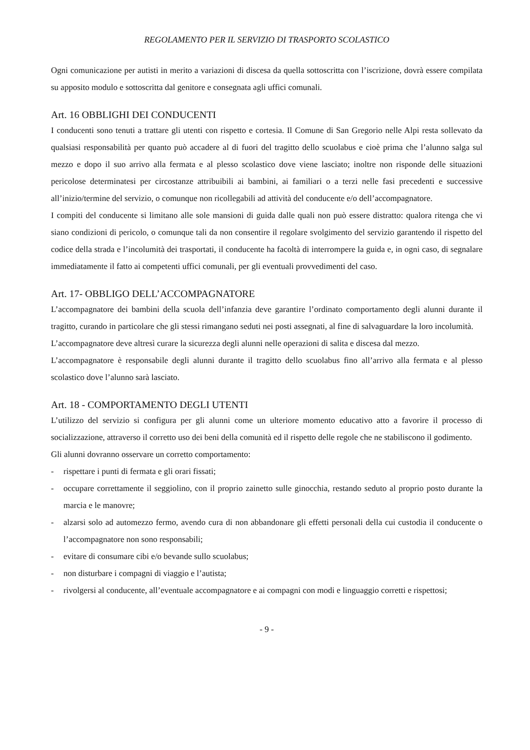REGOLAMENTO PER IL SERVIZIO DI TRASPORTO SCOLASTICO
Ogni comunicazione per autisti in merito a variazioni di discesa da quella sottoscritta con l’iscrizione, dovrà essere compilata su apposito modulo e sottoscritta dal genitore e consegnata agli uffici comunali.
Art. 16 OBBLIGHI DEI CONDUCENTI
I conducenti sono tenuti a trattare gli utenti con rispetto e cortesia. Il Comune di San Gregorio nelle Alpi resta sollevato da qualsiasi responsabilità per quanto può accadere al di fuori del tragitto dello scuolabus e cioè prima che l’alunno salga sul mezzo e dopo il suo arrivo alla fermata e al plesso scolastico dove viene lasciato; inoltre non risponde delle situazioni pericolose determinatesi per circostanze attribuibili ai bambini, ai familiari o a terzi nelle fasi precedenti e successive all’inizio/termine del servizio, o comunque non ricollegabili ad attività del conducente e/o dell’accompagnatore.
I compiti del conducente si limitano alle sole mansioni di guida dalle quali non può essere distratto: qualora ritenga che vi siano condizioni di pericolo, o comunque tali da non consentire il regolare svolgimento del servizio garantendo il rispetto del codice della strada e l’incolumità dei trasportati, il conducente ha facoltà di interrompere la guida e, in ogni caso, di segnalare immediatamente il fatto ai competenti uffici comunali, per gli eventuali provvedimenti del caso.
Art. 17- OBBLIGO DELL’ACCOMPAGNATORE
L’accompagnatore dei bambini della scuola dell’infanzia deve garantire l’ordinato comportamento degli alunni durante il tragitto, curando in particolare che gli stessi rimangano seduti nei posti assegnati, al fine di salvaguardare la loro incolumità.
L’accompagnatore deve altresì curare la sicurezza degli alunni nelle operazioni di salita e discesa dal mezzo.
L’accompagnatore è responsabile degli alunni durante il tragitto dello scuolabus fino all’arrivo alla fermata e al plesso scolastico dove l’alunno sarà lasciato.
Art. 18 - COMPORTAMENTO DEGLI UTENTI
L’utilizzo del servizio si configura per gli alunni come un ulteriore momento educativo atto a favorire il processo di socializzazione, attraverso il corretto uso dei beni della comunità ed il rispetto delle regole che ne stabiliscono il godimento.
Gli alunni dovranno osservare un corretto comportamento:
- rispettare i punti di fermata e gli orari fissati;
- occupare correttamente il seggiolino, con il proprio zainetto sulle ginocchia, restando seduto al proprio posto durante la marcia e le manovre;
- alzarsi solo ad automezzo fermo, avendo cura di non abbandonare gli effetti personali della cui custodia il conducente o l’accompagnatore non sono responsabili;
- evitare di consumare cibi e/o bevande sullo scuolabus;
- non disturbare i compagni di viaggio e l’autista;
- rivolgersi al conducente, all’eventuale accompagnatore e ai compagni con modi e linguaggio corretti e rispettosi;
- 9 -